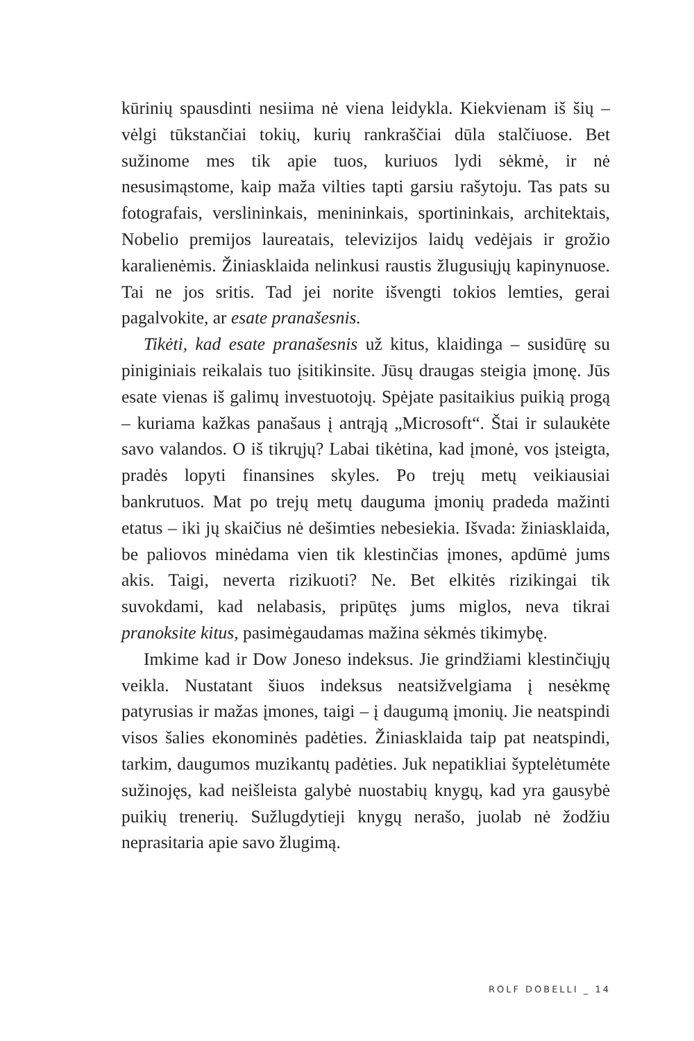kūrinių spausdinti nesiima nė viena leidykla. Kiekvienam iš šių – vėlgi tūkstančiai tokių, kurių rankraščiai dūla stalčiuose. Bet sužinome mes tik apie tuos, kuriuos lydi sėkmė, ir nė nesusimąstome, kaip maža vilties tapti garsiu rašytoju. Tas pats su fotografais, verslininkais, menininkais, sportininkais, architektais, Nobelio premijos laureatais, televizijos laidų vedėjais ir grožio karalienėmis. Žiniasklaida nelinkusi raustis žlugusiųjų kapinynuose. Tai ne jos sritis. Tad jei norite išvengti tokios lemties, gerai pagalvokite, ar esate pranašesnis.
Tikėti, kad esate pranašesnis už kitus, klaidinga – susidūrę su piniginiais reikalais tuo įsitikinsite. Jūsų draugas steigia įmonę. Jūs esate vienas iš galimų investuotojų. Spėjate pasitaikius puikią progą – kuriama kažkas panašaus į antrąją „Microsoft“. Štai ir sulaukėte savo valandos. O iš tikrųjų? Labai tikėtina, kad įmonė, vos įsteigta, pradės lopyti finansines skyles. Po trejų metų veikiausiai bankrutuos. Mat po trejų metų dauguma įmonių pradeda mažinti etatus – iki jų skaičius nė dešimties nebesiekia. Išvada: žiniasklaida, be paliovos minėdama vien tik klestinčias įmones, apdūmė jums akis. Taigi, neverta rizikuoti? Ne. Bet elkitės rizikingai tik suvokdami, kad nelabasis, pripūtęs jums miglos, neva tikrai pranoksite kitus, pasimėgaudamas mažina sėkmės tikimybę.
Imkime kad ir Dow Joneso indeksus. Jie grindžiami klestinčiųjų veikla. Nustatant šiuos indeksus neatsižvelgiama į nesėkmę patyrusias ir mažas įmones, taigi – į daugumą įmonių. Jie neatspindi visos šalies ekonominės padėties. Žiniasklaida taip pat neatspindi, tarkim, daugumos muzikantų padėties. Juk nepatikliai šyptelėtumėte sužinojęs, kad neišleista galybė nuostabių knygų, kad yra gausybė puikių trenerių. Sužlugdytieji knygų nerašo, juolab nė žodžiu neprasitaria apie savo žlugimą.
ROLF DOBELLI _ 14